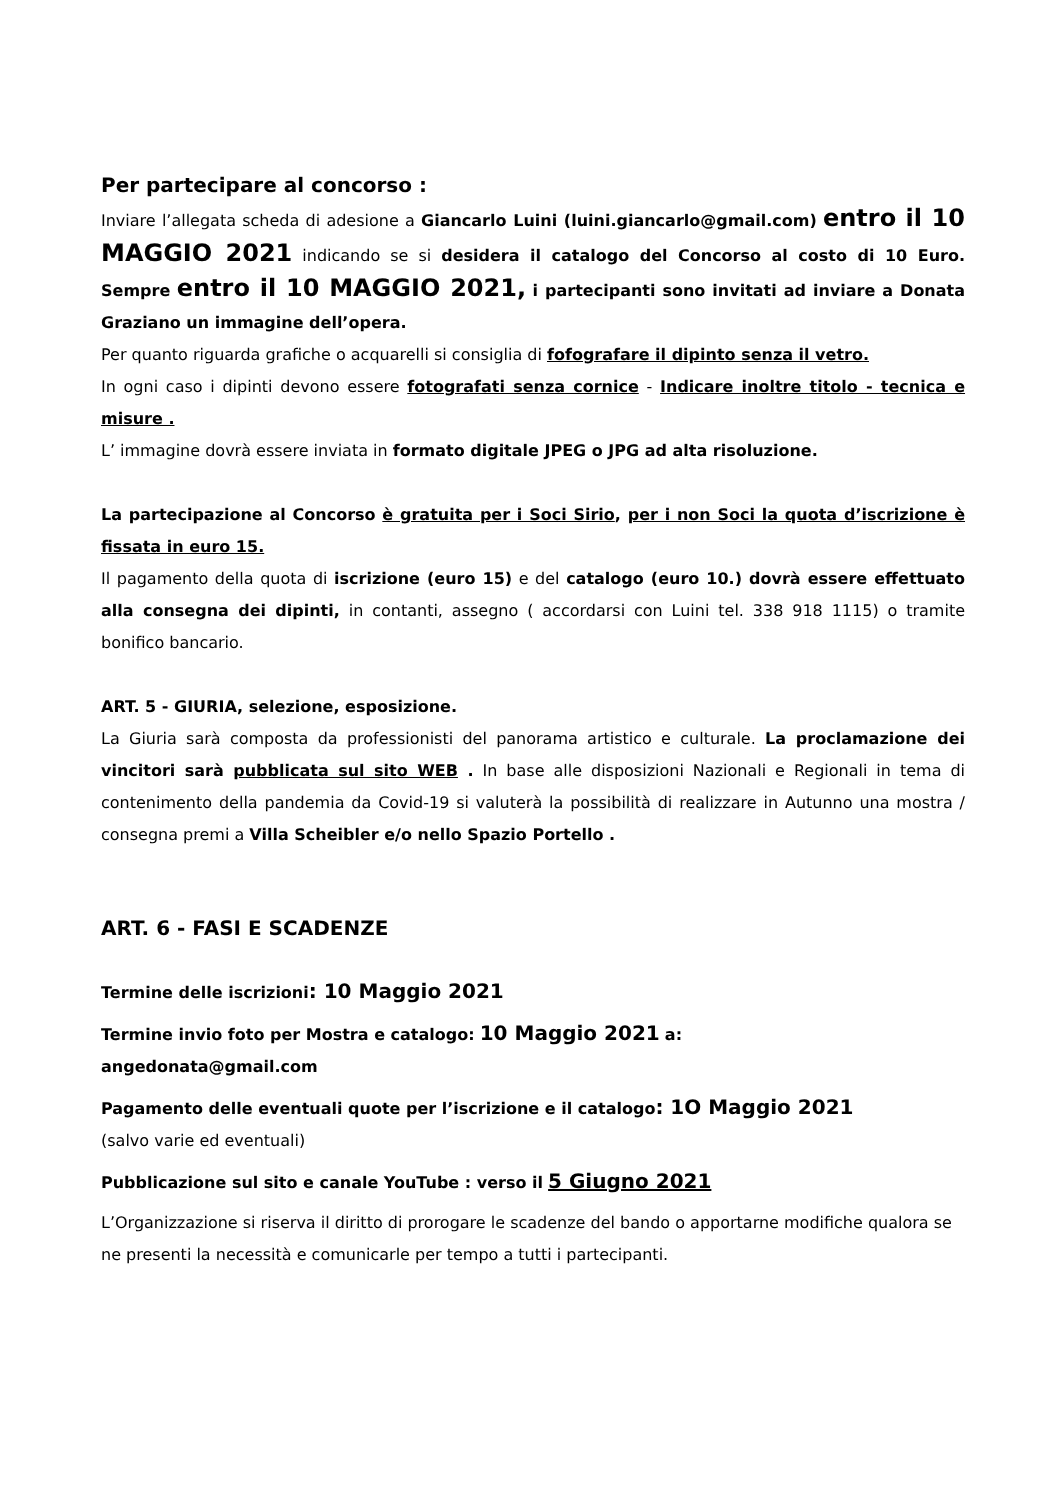Per partecipare al concorso :
Inviare l’allegata scheda di adesione a Giancarlo Luini (luini.giancarlo@gmail.com) entro il 10 MAGGIO 2021 indicando se si desidera il catalogo del Concorso al costo di 10 Euro. Sempre entro il 10 MAGGIO 2021, i partecipanti sono invitati ad inviare a Donata Graziano un immagine dell’opera.
Per quanto riguarda grafiche o acquarelli si consiglia di fofografare il dipinto senza il vetro.
In ogni caso i dipinti devono essere fotografati senza cornice - Indicare inoltre titolo - tecnica e misure .
L’ immagine dovrà essere inviata in formato digitale JPEG o JPG ad alta risoluzione.
La partecipazione al Concorso è gratuita per i Soci Sirio, per i non Soci la quota d’iscrizione è fissata in euro 15.
Il pagamento della quota di iscrizione (euro 15) e del catalogo (euro 10.) dovrà essere effettuato alla consegna dei dipinti, in contanti, assegno ( accordarsi con Luini tel. 338 918 1115) o tramite bonifico bancario.
ART. 5 - GIURIA, selezione, esposizione.
La Giuria sarà composta da professionisti del panorama artistico e culturale. La proclamazione dei vincitori sarà pubblicata sul sito WEB . In base alle disposizioni Nazionali e Regionali in tema di contenimento della pandemia da Covid-19 si valuterà la possibilità di realizzare in Autunno una mostra / consegna premi a Villa Scheibler e/o nello Spazio Portello .
ART. 6 - FASI E SCADENZE
Termine delle iscrizioni: 10 Maggio 2021
Termine invio foto per Mostra e catalogo: 10 Maggio 2021 a:
angedonata@gmail.com
Pagamento delle eventuali quote per l’iscrizione e il catalogo: 1O Maggio 2021
(salvo varie ed eventuali)
Pubblicazione sul sito e canale YouTube : verso il 5 Giugno 2021
L’Organizzazione si riserva il diritto di prorogare le scadenze del bando o apportarne modifiche qualora se ne presenti la necessità e comunicarle per tempo a tutti i partecipanti.